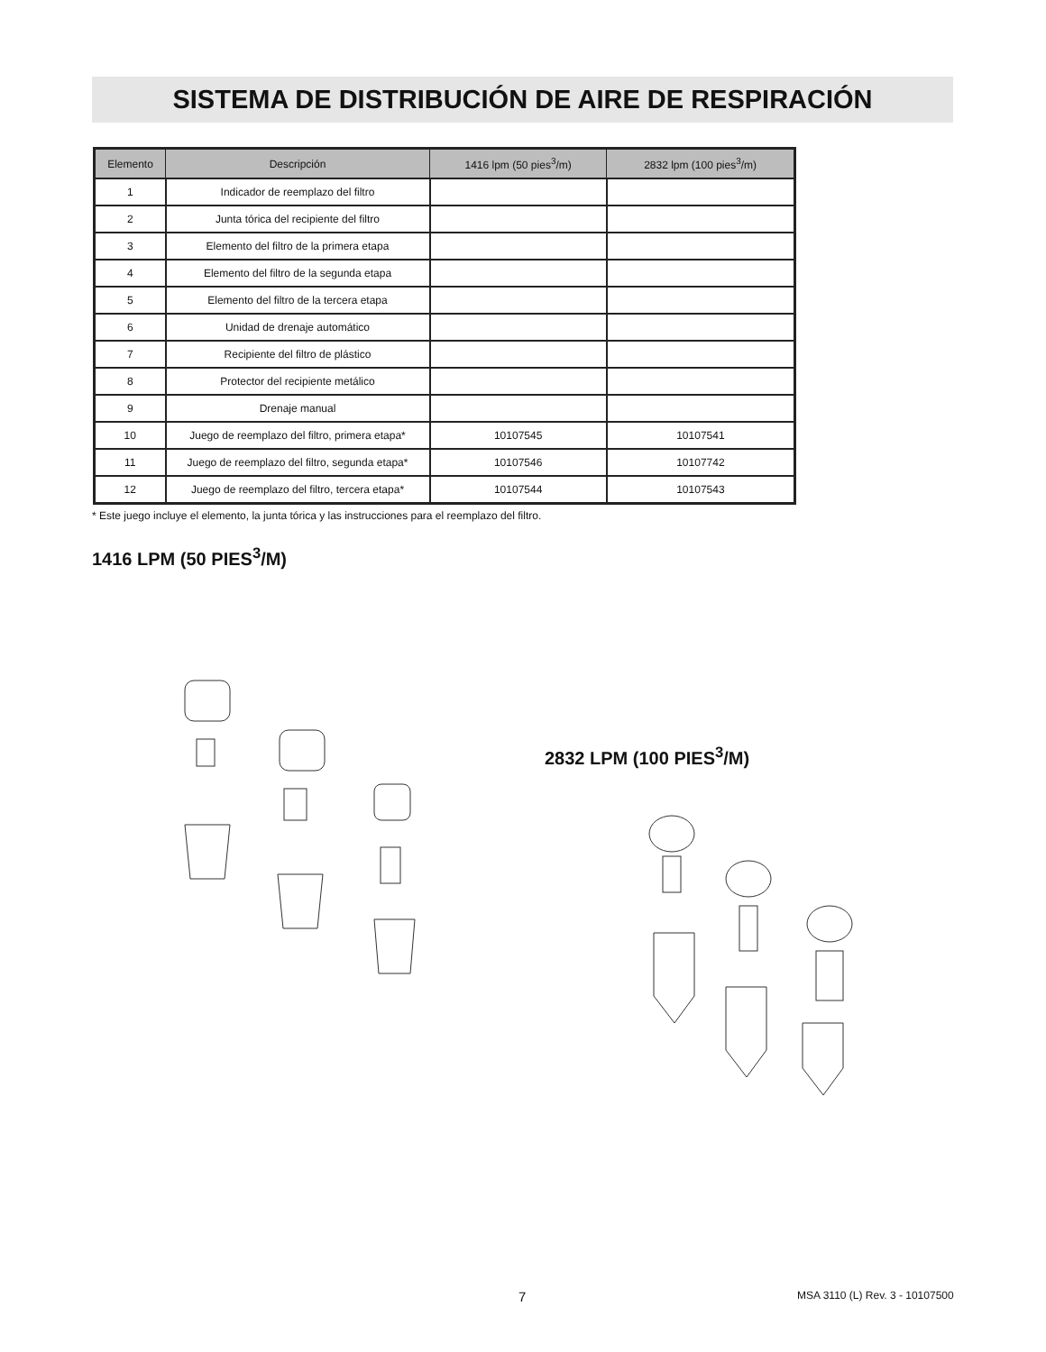SISTEMA DE DISTRIBUCIÓN DE AIRE DE RESPIRACIÓN
| Elemento | Descripción | 1416 lpm (50 pies<sup>3</sup>/m) | 2832 lpm (100 pies<sup>3</sup>/m) |
| --- | --- | --- | --- |
| 1 | Indicador de reemplazo del filtro | | |
| 2 | Junta tórica del recipiente del filtro | | |
| 3 | Elemento del filtro de la primera etapa | | |
| 4 | Elemento del filtro de la segunda etapa | | |
| 5 | Elemento del filtro de la tercera etapa | | |
| 6 | Unidad de drenaje automático | | |
| 7 | Recipiente del filtro de plástico | | |
| 8 | Protector del recipiente metálico | | |
| 9 | Drenaje manual | | |
| 10 | Juego de reemplazo del filtro, primera etapa* | 10107545 | 10107541 |
| 11 | Juego de reemplazo del filtro, segunda etapa* | 10107546 | 10107742 |
| 12 | Juego de reemplazo del filtro, tercera etapa* | 10107544 | 10107543 |
* Este juego incluye el elemento, la junta tórica y las instrucciones para el reemplazo del filtro.
1416 LPM (50 PIES<sup>3</sup>/M)
2832 LPM (100 PIES<sup>3</sup>/M)
7 MSA 3110 (L) Rev. 3 - 10107500